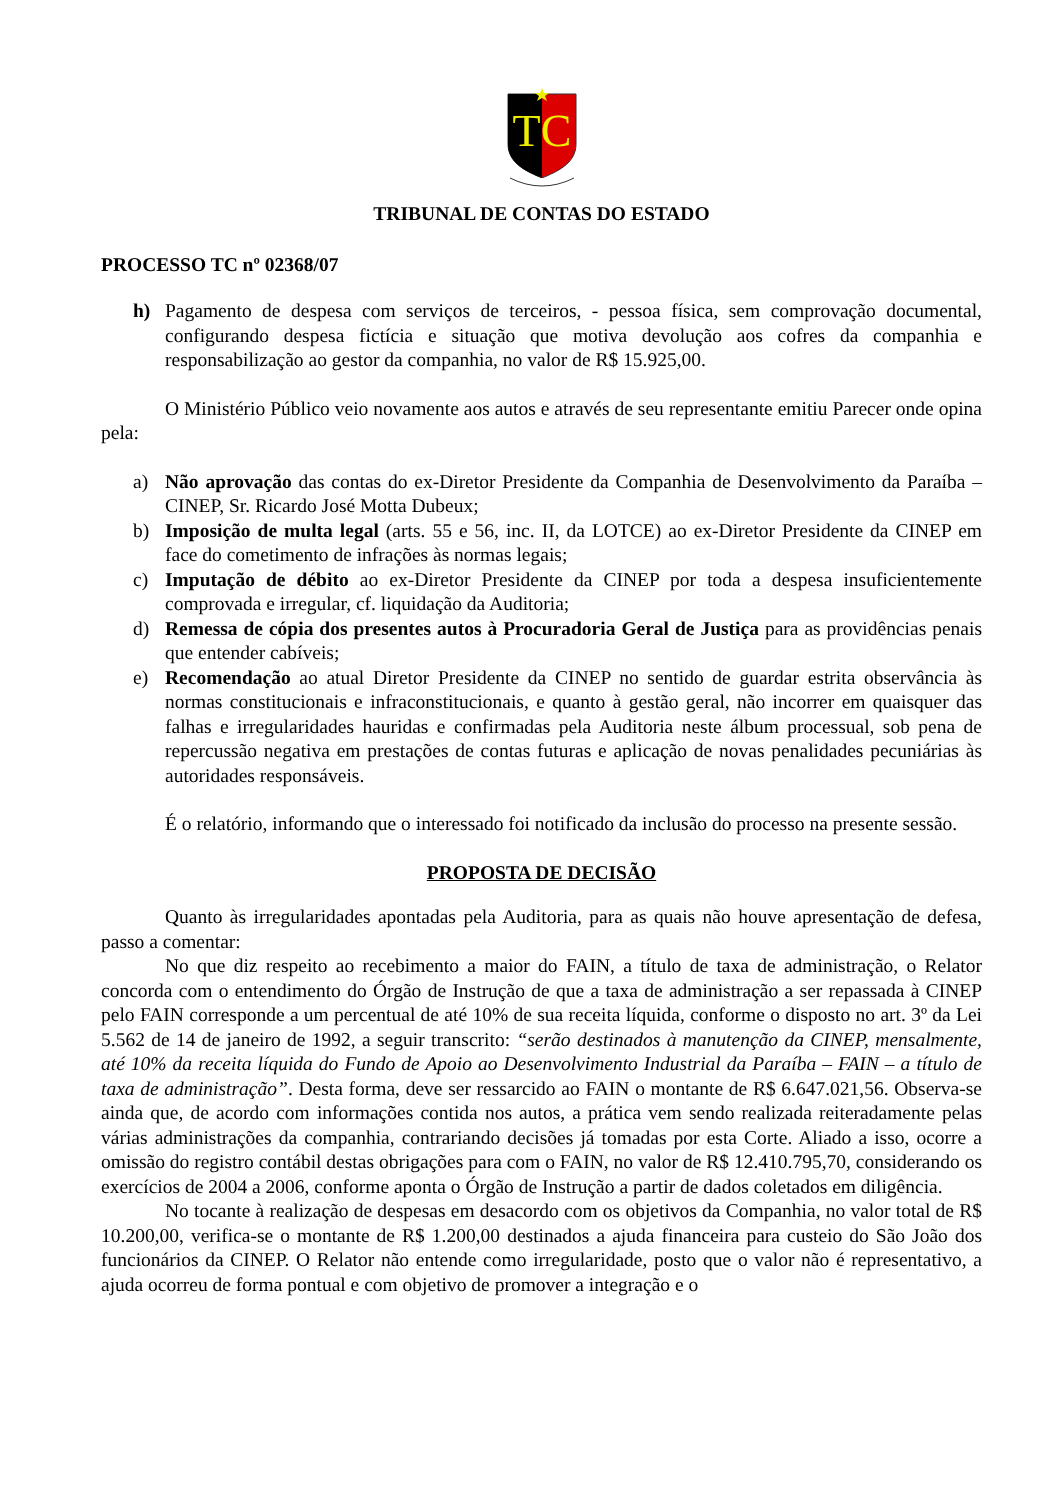TC
TRIBUNAL DE CONTAS DO ESTADO
PROCESSO TC nº 02368/07
h) Pagamento de despesa com serviços de terceiros, - pessoa física, sem comprovação documental, configurando despesa fictícia e situação que motiva devolução aos cofres da companhia e responsabilização ao gestor da companhia, no valor de R$ 15.925,00.
O Ministério Público veio novamente aos autos e através de seu representante emitiu Parecer onde opina pela:
a) Não aprovação das contas do ex-Diretor Presidente da Companhia de Desenvolvimento da Paraíba – CINEP, Sr. Ricardo José Motta Dubeux;
b) Imposição de multa legal (arts. 55 e 56, inc. II, da LOTCE) ao ex-Diretor Presidente da CINEP em face do cometimento de infrações às normas legais;
c) Imputação de débito ao ex-Diretor Presidente da CINEP por toda a despesa insuficientemente comprovada e irregular, cf. liquidação da Auditoria;
d) Remessa de cópia dos presentes autos à Procuradoria Geral de Justiça para as providências penais que entender cabíveis;
e) Recomendação ao atual Diretor Presidente da CINEP no sentido de guardar estrita observância às normas constitucionais e infraconstitucionais, e quanto à gestão geral, não incorrer em quaisquer das falhas e irregularidades hauridas e confirmadas pela Auditoria neste álbum processual, sob pena de repercussão negativa em prestações de contas futuras e aplicação de novas penalidades pecuniárias às autoridades responsáveis.
É o relatório, informando que o interessado foi notificado da inclusão do processo na presente sessão.
PROPOSTA DE DECISÃO
Quanto às irregularidades apontadas pela Auditoria, para as quais não houve apresentação de defesa, passo a comentar:
No que diz respeito ao recebimento a maior do FAIN, a título de taxa de administração, o Relator concorda com o entendimento do Órgão de Instrução de que a taxa de administração a ser repassada à CINEP pelo FAIN corresponde a um percentual de até 10% de sua receita líquida, conforme o disposto no art. 3º da Lei 5.562 de 14 de janeiro de 1992, a seguir transcrito: “serão destinados à manutenção da CINEP, mensalmente, até 10% da receita líquida do Fundo de Apoio ao Desenvolvimento Industrial da Paraíba – FAIN – a título de taxa de administração”. Desta forma, deve ser ressarcido ao FAIN o montante de R$ 6.647.021,56. Observa-se ainda que, de acordo com informações contida nos autos, a prática vem sendo realizada reiteradamente pelas várias administrações da companhia, contrariando decisões já tomadas por esta Corte. Aliado a isso, ocorre a omissão do registro contábil destas obrigações para com o FAIN, no valor de R$ 12.410.795,70, considerando os exercícios de 2004 a 2006, conforme aponta o Órgão de Instrução a partir de dados coletados em diligência.
No tocante à realização de despesas em desacordo com os objetivos da Companhia, no valor total de R$ 10.200,00, verifica-se o montante de R$ 1.200,00 destinados a ajuda financeira para custeio do São João dos funcionários da CINEP. O Relator não entende como irregularidade, posto que o valor não é representativo, a ajuda ocorreu de forma pontual e com objetivo de promover a integração e o